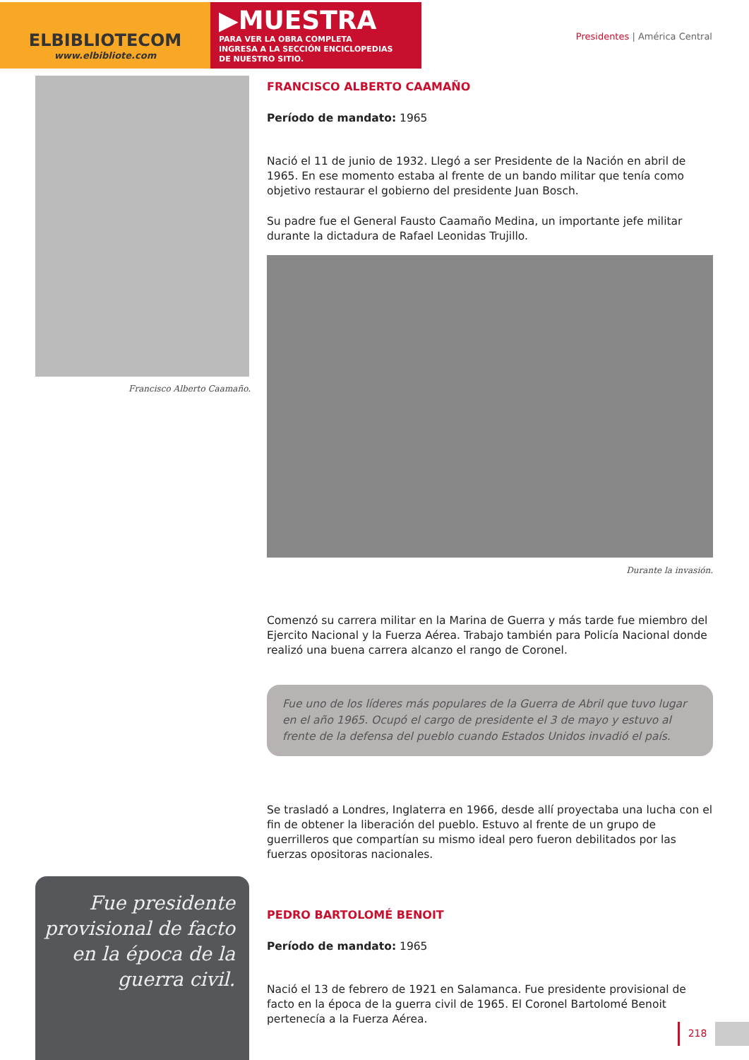ELBIBLIOTECOM
www.elbibliote.com
▶MUESTRA
PARA VER LA OBRA COMPLETA
INGRESA A LA SECCIÓN ENCICLOPEDIAS
DE NUESTRO SITIO.
Presidentes | América Central
Francisco Alberto Caamaño.
FRANCISCO ALBERTO CAAMAÑO
Período de mandato: 1965
Nació el 11 de junio de 1932. Llegó a ser Presidente de la Nación en abril de 1965. En ese momento estaba al frente de un bando militar que tenía como objetivo restaurar el gobierno del presidente Juan Bosch.
Su padre fue el General Fausto Caamaño Medina, un importante jefe militar durante la dictadura de Rafael Leonidas Trujillo.
Durante la invasión.
Comenzó su carrera militar en la Marina de Guerra y más tarde fue miembro del Ejercito Nacional y la Fuerza Aérea. Trabajo también para Policía Nacional donde realizó una buena carrera alcanzo el rango de Coronel.
Fue uno de los líderes más populares de la Guerra de Abril que tuvo lugar en el año 1965. Ocupó el cargo de presidente el 3 de mayo y estuvo al frente de la defensa del pueblo cuando Estados Unidos invadió el país.
Se trasladó a Londres, Inglaterra en 1966, desde allí proyectaba una lucha con el fin de obtener la liberación del pueblo. Estuvo al frente de un grupo de guerrilleros que compartían su mismo ideal pero fueron debilitados por las fuerzas opositoras nacionales.
PEDRO BARTOLOMÉ BENOIT
Período de mandato: 1965
Nació el 13 de febrero de 1921 en Salamanca. Fue presidente provisional de facto en la época de la guerra civil de 1965. El Coronel Bartolomé Benoit pertenecía a la Fuerza Aérea.
Fue presidente provisional de facto en la época de la guerra civil.
218